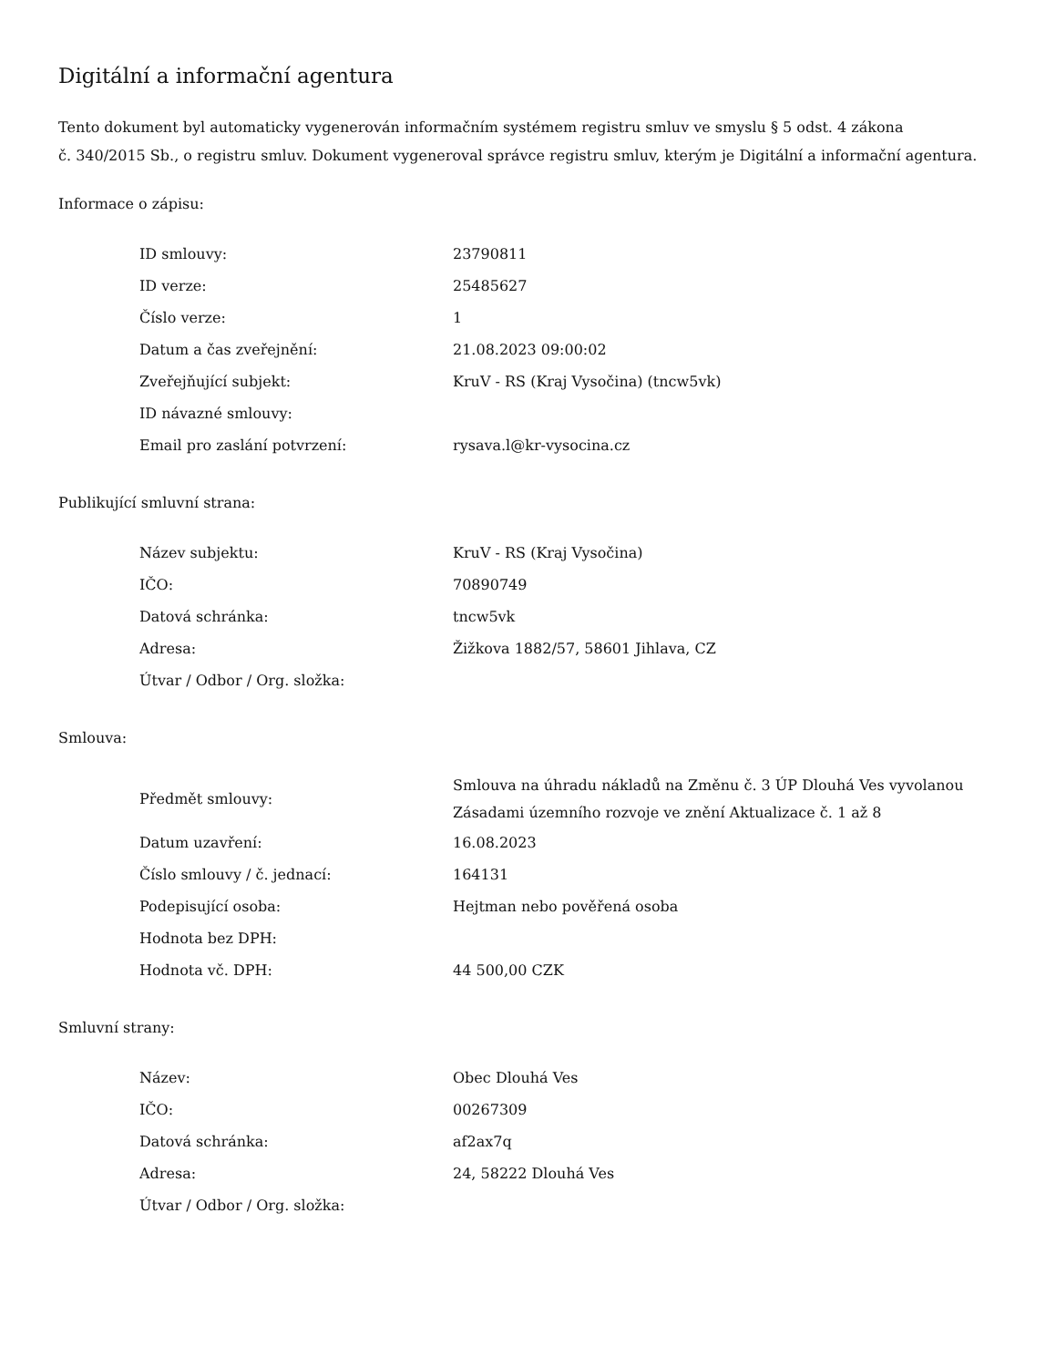Digitální a informační agentura
Tento dokument byl automaticky vygenerován informačním systémem registru smluv ve smyslu § 5 odst. 4 zákona
č. 340/2015 Sb., o registru smluv. Dokument vygeneroval správce registru smluv, kterým je Digitální a informační agentura.
Informace o zápisu:
| ID smlouvy: | 23790811 |
| ID verze: | 25485627 |
| Číslo verze: | 1 |
| Datum a čas zveřejnění: | 21.08.2023 09:00:02 |
| Zveřejňující subjekt: | KruV - RS (Kraj Vysočina) (tncw5vk) |
| ID návazné smlouvy: | |
| Email pro zaslání potvrzení: | rysava.l@kr-vysocina.cz |
Publikující smluvní strana:
| Název subjektu: | KruV - RS (Kraj Vysočina) |
| IČO: | 70890749 |
| Datová schránka: | tncw5vk |
| Adresa: | Žižkova 1882/57, 58601 Jihlava, CZ |
| Útvar / Odbor / Org. složka: | |
Smlouva:
| Předmět smlouvy: | Smlouva na úhradu nákladů na Změnu č. 3 ÚP Dlouhá Ves vyvolanou Zásadami územního rozvoje ve znění Aktualizace č. 1 až 8 |
| Datum uzavření: | 16.08.2023 |
| Číslo smlouvy / č. jednací: | 164131 |
| Podepisující osoba: | Hejtman nebo pověřená osoba |
| Hodnota bez DPH: | |
| Hodnota vč. DPH: | 44 500,00 CZK |
Smluvní strany:
| Název: | Obec Dlouhá Ves |
| IČO: | 00267309 |
| Datová schránka: | af2ax7q |
| Adresa: | 24, 58222 Dlouhá Ves |
| Útvar / Odbor / Org. složka: | |